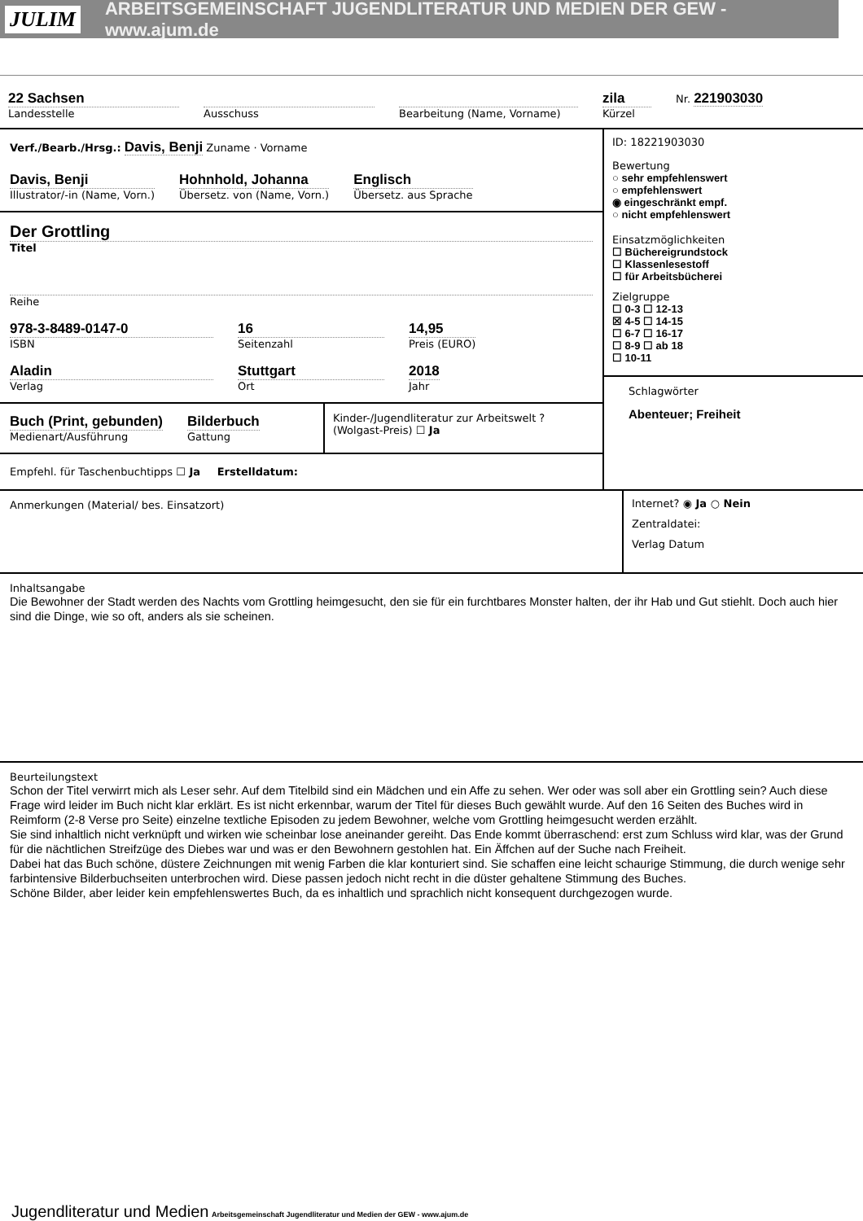JULIM ARBEITSGEMEINSCHAFT JUGENDLITERATUR UND MEDIEN DER GEW - www.ajum.de
22 Sachsen
Landesstelle
Ausschuss Bearbeitung (Name, Vorname)
zila
Kürzel
Nr. 221903030
Verf./Bearb./Hrsg.: Davis, Benji Zuname · Vorname
Davis, Benji
Illustrator/-in (Name, Vorn.)
Hohnhold, Johanna
Übersetz. von (Name, Vorn.)
Englisch
Übersetz. aus Sprache
Der Grottling
Titel
Reihe
978-3-8489-0147-0
ISBN
16
Seitenzahl
14,95
Preis (EURO)
Aladin
Verlag
Stuttgart
Ort
2018
Jahr
Buch (Print, gebunden)
Medienart/Ausführung
Bilderbuch
Gattung
Kinder-/Jugendliteratur zur Arbeitswelt ? (Wolgast-Preis) ☐ Ja
Empfehl. für Taschenbuchtipps ☐ Ja Erstelldatum:
ID: 18221903030
Bewertung
○ sehr empfehlenswert
○ empfehlenswert
◉ eingeschränkt empf.
○ nicht empfehlenswert
Einsatzmöglichkeiten
☐ Büchereigrundstock
☐ Klassenlesestoff
☐ für Arbeitsbücherei
Zielgruppe
☐ 0-3 ☐ 12-13
☒ 4-5 ☐ 14-15
☐ 6-7 ☐ 16-17
☐ 8-9 ☐ ab 18
☐ 10-11
Schlagwörter
Abenteuer; Freiheit
Anmerkungen (Material/ bes. Einsatzort)
Internet? ◉ Ja ○ Nein
Zentraldatei:
Verlag Datum
Inhaltsangabe
Die Bewohner der Stadt werden des Nachts vom Grottling heimgesucht, den sie für ein furchtbares Monster halten, der ihr Hab und Gut stiehlt. Doch auch hier sind die Dinge, wie so oft, anders als sie scheinen.
Beurteilungstext
Schon der Titel verwirrt mich als Leser sehr. Auf dem Titelbild sind ein Mädchen und ein Affe zu sehen. Wer oder was soll aber ein Grottling sein? Auch diese Frage wird leider im Buch nicht klar erklärt. Es ist nicht erkennbar, warum der Titel für dieses Buch gewählt wurde. Auf den 16 Seiten des Buches wird in Reimform (2-8 Verse pro Seite) einzelne textliche Episoden zu jedem Bewohner, welche vom Grottling heimgesucht werden erzählt.
Sie sind inhaltlich nicht verknüpft und wirken wie scheinbar lose aneinander gereiht. Das Ende kommt überraschend: erst zum Schluss wird klar, was der Grund für die nächtlichen Streifzüge des Diebes war und was er den Bewohnern gestohlen hat. Ein Äffchen auf der Suche nach Freiheit.
Dabei hat das Buch schöne, düstere Zeichnungen mit wenig Farben die klar konturiert sind. Sie schaffen eine leicht schaurige Stimmung, die durch wenige sehr farbintensive Bilderbuchseiten unterbrochen wird. Diese passen jedoch nicht recht in die düster gehaltene Stimmung des Buches.
Schöne Bilder, aber leider kein empfehlenswertes Buch, da es inhaltlich und sprachlich nicht konsequent durchgezogen wurde.
Jugendliteratur und Medien Arbeitsgemeinschaft Jugendliteratur und Medien der GEW - www.ajum.de